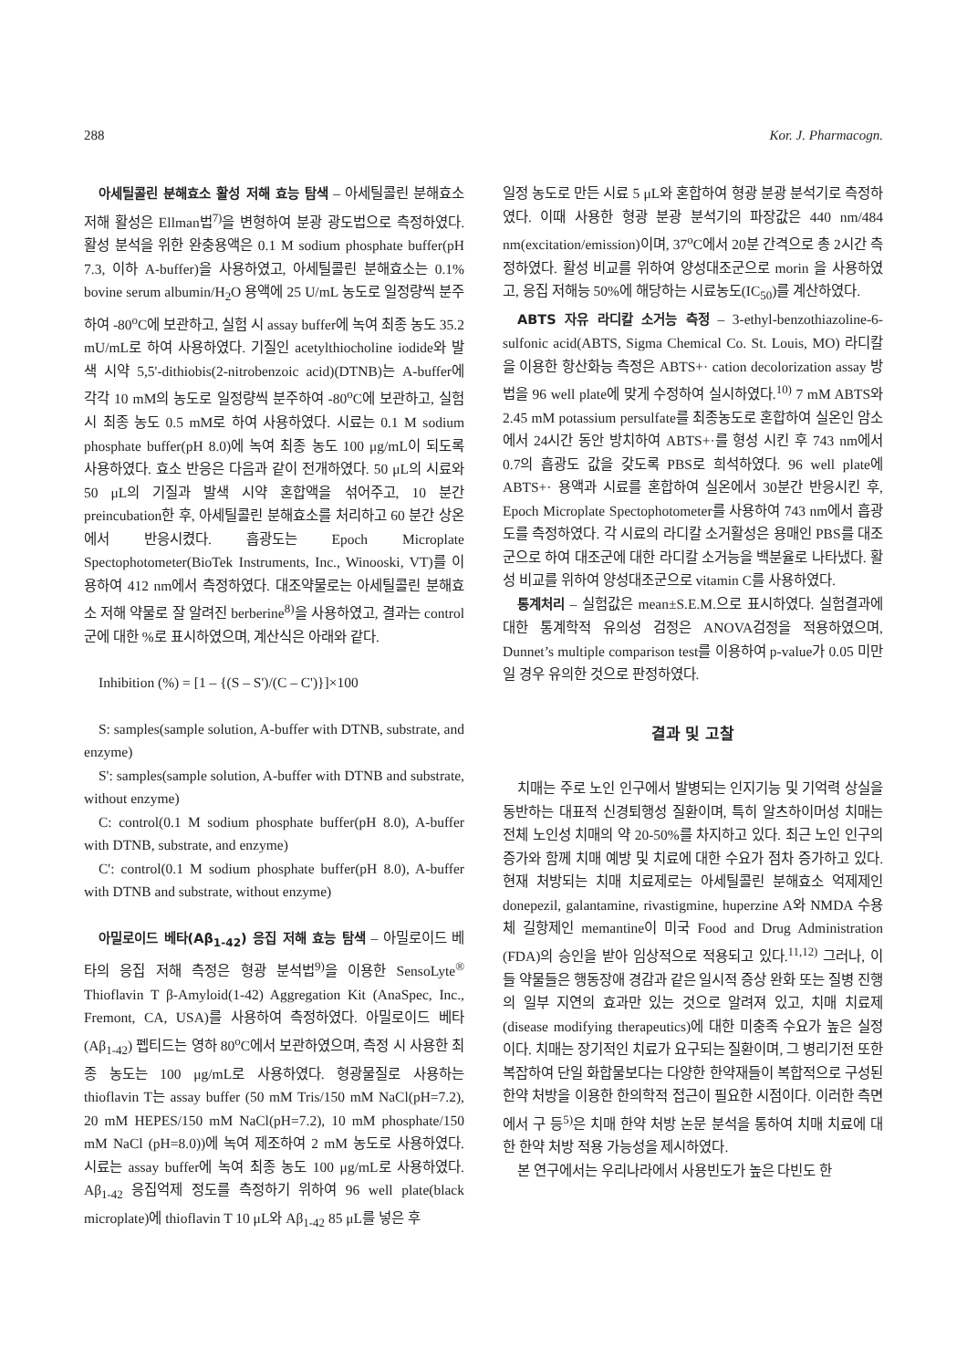288 Kor. J. Pharmacogn.
아세틸콜린 분해효소 활성 저해 효능 탐색 – 아세틸콜린 분해효소 저해 활성은 Ellman법<sup>7)</sup>을 변형하여 분광 광도법으로 측정하였다. 활성 분석을 위한 완충용액은 0.1 M sodium phosphate buffer(pH 7.3, 이하 A-buffer)을 사용하였고, 아세틸콜린 분해효소는 0.1% bovine serum albumin/H<sub>2</sub>O 용액에 25 U/mL 농도로 일정량씩 분주하여 -80<sup>o</sup>C에 보관하고, 실험 시 assay buffer에 녹여 최종 농도 35.2 mU/mL로 하여 사용하였다. 기질인 acetylthiocholine iodide와 발색 시약 5,5'-dithiobis(2-nitrobenzoic acid)(DTNB)는 A-buffer에 각각 10 mM의 농도로 일정량씩 분주하여 -80<sup>o</sup>C에 보관하고, 실험 시 최종 농도 0.5 mM로 하여 사용하였다. 시료는 0.1 M sodium phosphate buffer(pH 8.0)에 녹여 최종 농도 100 μg/mL이 되도록 사용하였다. 효소 반응은 다음과 같이 전개하였다. 50 μL의 시료와 50 μL의 기질과 발색 시약 혼합액을 섞어주고, 10 분간 preincubation한 후, 아세틸콜린 분해효소를 처리하고 60 분간 상온에서 반응시켰다. 흡광도는 Epoch Microplate Spectophotometer(BioTek Instruments, Inc., Winooski, VT)를 이용하여 412 nm에서 측정하였다. 대조약물로는 아세틸콜린 분해효소 저해 약물로 잘 알려진 berberine<sup>8)</sup>을 사용하였고, 결과는 control군에 대한 %로 표시하였으며, 계산식은 아래와 같다.
Inhibition (%) = [1 – {(S – S')/(C – C')}]×100
S: samples(sample solution, A-buffer with DTNB, substrate, and enzyme)
S': samples(sample solution, A-buffer with DTNB and substrate, without enzyme)
C: control(0.1 M sodium phosphate buffer(pH 8.0), A-buffer with DTNB, substrate, and enzyme)
C': control(0.1 M sodium phosphate buffer(pH 8.0), A-buffer with DTNB and substrate, without enzyme)
아밀로이드 베타(Aβ<sub>1-42</sub>) 응집 저해 효능 탐색 – 아밀로이드 베타의 응집 저해 측정은 형광 분석법<sup>9)</sup>을 이용한 SensoLyte<sup>®</sup> Thioflavin T β-Amyloid(1-42) Aggregation Kit (AnaSpec, Inc., Fremont, CA, USA)를 사용하여 측정하였다. 아밀로이드 베타(Aβ<sub>1-42</sub>) 펩티드는 영하 80<sup>o</sup>C에서 보관하였으며, 측정 시 사용한 최종 농도는 100 μg/mL로 사용하였다. 형광물질로 사용하는 thioflavin T는 assay buffer (50 mM Tris/150 mM NaCl(pH=7.2), 20 mM HEPES/150 mM NaCl(pH=7.2), 10 mM phosphate/150 mM NaCl (pH=8.0))에 녹여 제조하여 2 mM 농도로 사용하였다. 시료는 assay buffer에 녹여 최종 농도 100 μg/mL로 사용하였다. Aβ<sub>1-42</sub> 응집억제 정도를 측정하기 위하여 96 well plate(black microplate)에 thioflavin T 10 μL와 Aβ<sub>1-42</sub> 85 μL를 넣은 후
일정 농도로 만든 시료 5 μL와 혼합하여 형광 분광 분석기로 측정하였다. 이때 사용한 형광 분광 분석기의 파장값은 440 nm/484 nm(excitation/emission)이며, 37<sup>o</sup>C에서 20분 간격으로 총 2시간 측정하였다. 활성 비교를 위하여 양성대조군으로 morin 을 사용하였고, 응집 저해능 50%에 해당하는 시료농도(IC<sub>50</sub>)를 계산하였다.
ABTS 자유 라디칼 소거능 측정 – 3-ethyl-benzothiazoline-6-sulfonic acid(ABTS, Sigma Chemical Co. St. Louis, MO) 라디칼을 이용한 항산화능 측정은 ABTS+· cation decolorization assay 방법을 96 well plate에 맞게 수정하여 실시하였다.<sup>10)</sup> 7 mM ABTS와 2.45 mM potassium persulfate를 최종농도로 혼합하여 실온인 암소에서 24시간 동안 방치하여 ABTS+·를 형성 시킨 후 743 nm에서 0.7의 흡광도 값을 갖도록 PBS로 희석하였다. 96 well plate에 ABTS+· 용액과 시료를 혼합하여 실온에서 30분간 반응시킨 후, Epoch Microplate Spectophotometer를 사용하여 743 nm에서 흡광도를 측정하였다. 각 시료의 라디칼 소거활성은 용매인 PBS를 대조군으로 하여 대조군에 대한 라디칼 소거능을 백분율로 나타냈다. 활성 비교를 위하여 양성대조군으로 vitamin C를 사용하였다.
통계처리 – 실험값은 mean±S.E.M.으로 표시하였다. 실험결과에 대한 통계학적 유의성 검정은 ANOVA검정을 적용하였으며, Dunnet’s multiple comparison test를 이용하여 p-value가 0.05 미만일 경우 유의한 것으로 판정하였다.
결과 및 고찰
치매는 주로 노인 인구에서 발병되는 인지기능 및 기억력 상실을 동반하는 대표적 신경퇴행성 질환이며, 특히 알츠하이머성 치매는 전체 노인성 치매의 약 20-50%를 차지하고 있다. 최근 노인 인구의 증가와 함께 치매 예방 및 치료에 대한 수요가 점차 증가하고 있다. 현재 처방되는 치매 치료제로는 아세틸콜린 분해효소 억제제인 donepezil, galantamine, rivastigmine, huperzine A와 NMDA 수용체 길항제인 memantine이 미국 Food and Drug Administration (FDA)의 승인을 받아 임상적으로 적용되고 있다.<sup>11,12)</sup> 그러나, 이들 약물들은 행동장애 경감과 같은 일시적 증상 완화 또는 질병 진행의 일부 지연의 효과만 있는 것으로 알려져 있고, 치매 치료제(disease modifying therapeutics)에 대한 미충족 수요가 높은 실정이다. 치매는 장기적인 치료가 요구되는 질환이며, 그 병리기전 또한 복잡하여 단일 화합물보다는 다양한 한약재들이 복합적으로 구성된 한약 처방을 이용한 한의학적 접근이 필요한 시점이다. 이러한 측면에서 구 등<sup>5)</sup>은 치매 한약 처방 논문 분석을 통하여 치매 치료에 대한 한약 처방 적용 가능성을 제시하였다.
본 연구에서는 우리나라에서 사용빈도가 높은 다빈도 한